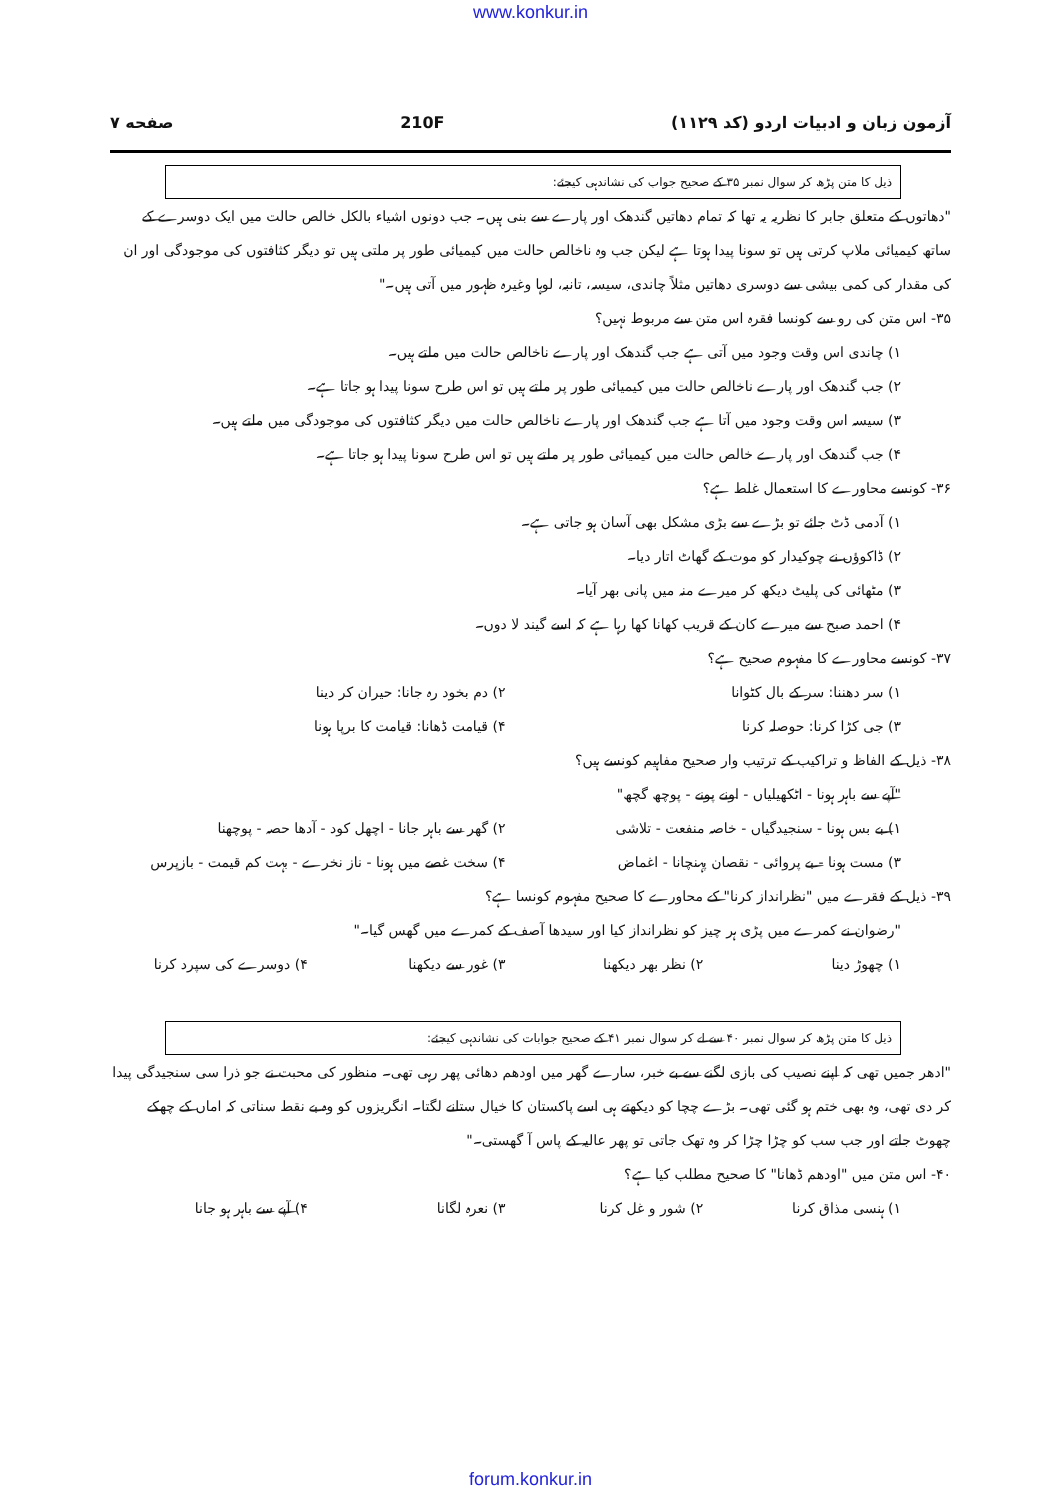www.konkur.in
آزمون زبان و ادبیات اردو (کد ۱۱۲۹) 210F صفحه ۷
ذیل کا متن پڑھ کر سوال نمبر ۳۵ کے صحیح جواب کی نشاندہی کیجئے:
"دھاتوں کے متعلق جابر کا نظریہ یہ تھا کہ تمام دھاتیں گندھک اور پارے سے بنی ہیں۔ جب دونوں اشیاء بالکل خالص حالت میں ایک دوسرے کے ساتھ کیمیائی ملاپ کرتی ہیں تو سونا پیدا ہوتا ہے لیکن جب وہ ناخالص حالت میں کیمیائی طور پر ملتی ہیں تو دیگر کثافتوں کی موجودگی اور ان کی مقدار کی کمی بیشی سے دوسری دھاتیں مثلاً چاندی، سیسہ، تانبہ، لوہا وغیرہ ظہور میں آتی ہیں۔"
۳۵- اس متن کی رو سے کونسا فقرہ اس متن سے مربوط نہیں؟
۱) چاندی اس وقت وجود میں آتی ہے جب گندھک اور پارے ناخالص حالت میں ملتے ہیں۔
۲) جب گندھک اور پارے ناخالص حالت میں کیمیائی طور پر ملتے ہیں تو اس طرح سونا پیدا ہو جاتا ہے۔
۳) سیسہ اس وقت وجود میں آتا ہے جب گندھک اور پارے ناخالص حالت میں دیگر کثافتوں کی موجودگی میں ملتے ہیں۔
۴) جب گندھک اور پارے خالص حالت میں کیمیائی طور پر ملتے ہیں تو اس طرح سونا پیدا ہو جاتا ہے۔
۳۶- کونسے محاورے کا استعمال غلط ہے؟
۱) آدمی ڈٹ جائے تو بڑے سے بڑی مشکل بھی آسان ہو جاتی ہے۔
۲) ڈاکوؤں نے چوکیدار کو موت کے گھاٹ اتار دیا۔
۳) مٹھائی کی پلیٹ دیکھ کر میرے منہ میں پانی بھر آیا۔
۴) احمد صبح سے میرے کان کے قریب کھانا کھا رہا ہے کہ اسے گیند لا دوں۔
۳۷- کونسے محاورے کا مفہوم صحیح ہے؟
۱) سر دھننا: سر کے بال کٹوانا ۲) دم بخود رہ جانا: حیران کر دینا
۳) جی کڑا کرنا: حوصلہ کرنا ۴) قیامت ڈھانا: قیامت کا برپا ہونا
۳۸- ذیل کے الفاظ و تراکیب کے ترتیب وار صحیح مفاہیم کونسے ہیں؟
"آپے سے باہر ہونا - اٹکھیلیاں - اونے پونے - پوچھ گچھ"
۱) بے بس ہونا - سنجیدگیاں - خاصہ منفعت - تلاشی ۲) گھر سے باہر جانا - اچھل کود - آدھا حصہ - پوچھنا
۳) مست ہونا - بے پروائی - نقصان پہنچانا - اغماض ۴) سخت غصے میں ہونا - ناز نخرے - بہت کم قیمت - بازپرس
۳۹- ذیل کے فقرے میں "نظرانداز کرنا" کے محاورے کا صحیح مفہوم کونسا ہے؟
"رضوان نے کمرے میں پڑی ہر چیز کو نظرانداز کیا اور سیدھا آصف کے کمرے میں گھس گیا۔"
۱) چھوڑ دینا ۲) نظر بھر دیکھنا ۳) غور سے دیکھنا ۴) دوسرے کی سپرد کرنا
ذیل کا متن پڑھ کر سوال نمبر ۴۰ سے لے کر سوال نمبر ۴۱ کے صحیح جوابات کی نشاندہی کیجئے:
"ادھر جمیں تھی کہ اپنے نصیب کی بازی لگنے سے بے خبر، سارے گھر میں اودھم دھائی پھر رہی تھی۔ منظور کی محبت نے جو ذرا سی سنجیدگی پیدا کر دی تھی، وہ بھی ختم ہو گئی تھی۔ بڑے چچا کو دیکھتے ہی اسے پاکستان کا خیال ستانے لگتا۔ انگریزوں کو وہ بے نقط سناتی کہ اماں کے چھکے چھوٹ جاتے اور جب سب کو چڑا چڑا کر وہ تھک جاتی تو پھر عالیہ کے پاس آ گھستی۔"
۴۰- اس متن میں "اودھم ڈھانا" کا صحیح مطلب کیا ہے؟
۱) ہنسی مذاق کرنا ۲) شور و غل کرنا ۳) نعرہ لگانا ۴) آپے سے باہر ہو جانا
forum.konkur.in